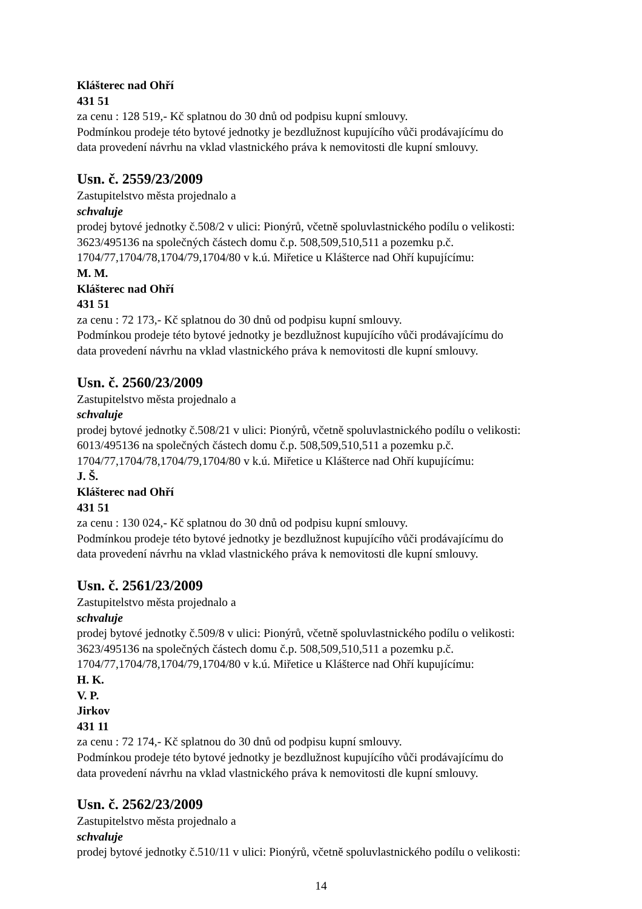Klášterec nad Ohří
431 51
za cenu : 128 519,- Kč splatnou do 30 dnů od podpisu kupní smlouvy.
Podmínkou prodeje této bytové jednotky je bezdlužnost kupujícího vůči prodávajícímu do
data provedení návrhu na vklad vlastnického práva k nemovitosti dle kupní smlouvy.
Usn. č. 2559/23/2009
Zastupitelstvo města projednalo a
schvaluje
prodej bytové jednotky č.508/2 v ulici: Pionýrů, včetně spoluvlastnického podílu o velikosti:
3623/495136 na společných částech domu č.p. 508,509,510,511 a pozemku p.č.
1704/77,1704/78,1704/79,1704/80 v k.ú. Miřetice u Klášterce nad Ohří kupujícímu:
M. M.
Klášterec nad Ohří
431 51
za cenu : 72 173,- Kč splatnou do 30 dnů od podpisu kupní smlouvy.
Podmínkou prodeje této bytové jednotky je bezdlužnost kupujícího vůči prodávajícímu do
data provedení návrhu na vklad vlastnického práva k nemovitosti dle kupní smlouvy.
Usn. č. 2560/23/2009
Zastupitelstvo města projednalo a
schvaluje
prodej bytové jednotky č.508/21 v ulici: Pionýrů, včetně spoluvlastnického podílu o velikosti:
6013/495136 na společných částech domu č.p. 508,509,510,511 a pozemku p.č.
1704/77,1704/78,1704/79,1704/80 v k.ú. Miřetice u Klášterce nad Ohří kupujícímu:
J. Š.
Klášterec nad Ohří
431 51
za cenu : 130 024,- Kč splatnou do 30 dnů od podpisu kupní smlouvy.
Podmínkou prodeje této bytové jednotky je bezdlužnost kupujícího vůči prodávajícímu do
data provedení návrhu na vklad vlastnického práva k nemovitosti dle kupní smlouvy.
Usn. č. 2561/23/2009
Zastupitelstvo města projednalo a
schvaluje
prodej bytové jednotky č.509/8 v ulici: Pionýrů, včetně spoluvlastnického podílu o velikosti:
3623/495136 na společných částech domu č.p. 508,509,510,511 a pozemku p.č.
1704/77,1704/78,1704/79,1704/80 v k.ú. Miřetice u Klášterce nad Ohří kupujícímu:
H. K.
V. P.
Jirkov
431 11
za cenu : 72 174,- Kč splatnou do 30 dnů od podpisu kupní smlouvy.
Podmínkou prodeje této bytové jednotky je bezdlužnost kupujícího vůči prodávajícímu do
data provedení návrhu na vklad vlastnického práva k nemovitosti dle kupní smlouvy.
Usn. č. 2562/23/2009
Zastupitelstvo města projednalo a
schvaluje
prodej bytové jednotky č.510/11 v ulici: Pionýrů, včetně spoluvlastnického podílu o velikosti:
14